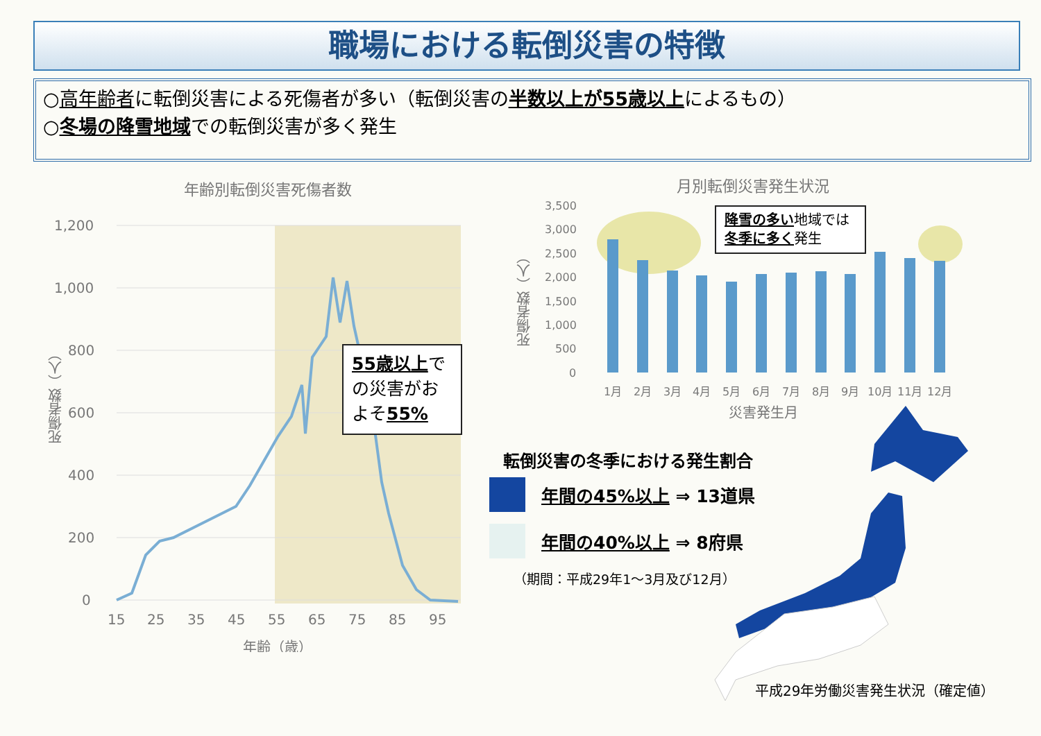職場における転倒災害の特徴
○高年齢者に転倒災害による死傷者が多い（転倒災害の半数以上が55歳以上によるもの）
○冬場の降雪地域での転倒災害が多く発生
年齢別転倒災害死傷者数
1,200
1,000
800
600
400
200
0
15
25
35
45
55
65
75
85
95
年齢（歳）
死傷者数（人）
55歳以上での災害がおよそ55%
月別転倒災害発生状況
3,500
3,000
2,500
2,000
1,500
1,000
500
0
1月
2月
3月
4月
5月
6月
7月
8月
9月
10月
11月
12月
災害発生月
死傷者数（人）
降雪の多い地域では冬季に多く発生
転倒災害の冬季における発生割合
年間の45%以上 ⇒ 13道県
年間の40%以上 ⇒ 8府県
（期間：平成29年1～3月及び12月）
平成29年労働災害発生状況（確定値）